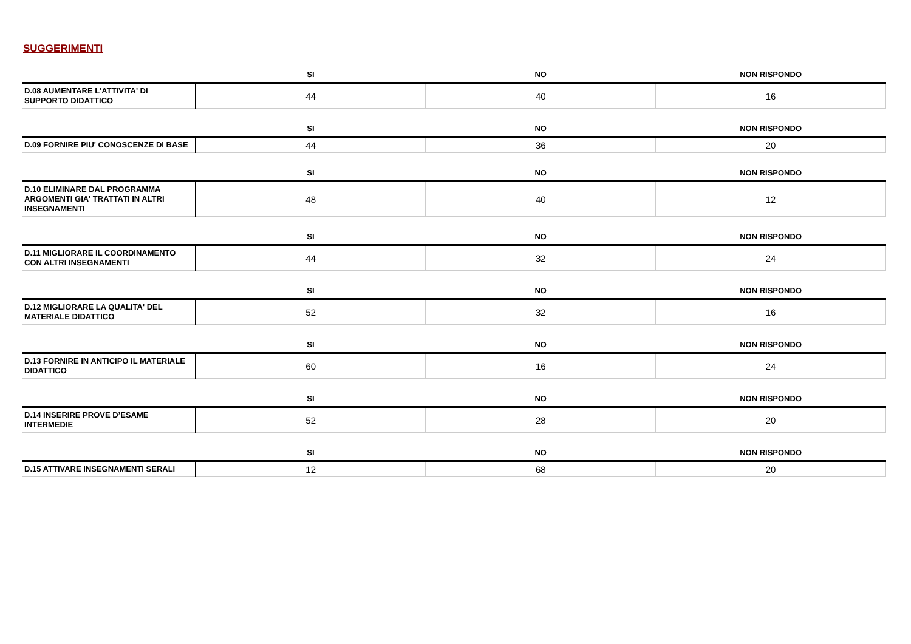SUGGERIMENTI
| | SI | NO | NON RISPONDO |
| --- | --- | --- | --- |
| D.08 AUMENTARE L'ATTIVITA' DI SUPPORTO DIDATTICO | 44 | 40 | 16 |
| | SI | NO | NON RISPONDO |
| --- | --- | --- | --- |
| D.09 FORNIRE PIU' CONOSCENZE DI BASE | 44 | 36 | 20 |
| | SI | NO | NON RISPONDO |
| --- | --- | --- | --- |
| D.10 ELIMINARE DAL PROGRAMMA ARGOMENTI GIA' TRATTATI IN ALTRI INSEGNAMENTI | 48 | 40 | 12 |
| | SI | NO | NON RISPONDO |
| --- | --- | --- | --- |
| D.11 MIGLIORARE IL COORDINAMENTO CON ALTRI INSEGNAMENTI | 44 | 32 | 24 |
| | SI | NO | NON RISPONDO |
| --- | --- | --- | --- |
| D.12 MIGLIORARE LA QUALITA' DEL MATERIALE DIDATTICO | 52 | 32 | 16 |
| | SI | NO | NON RISPONDO |
| --- | --- | --- | --- |
| D.13 FORNIRE IN ANTICIPO IL MATERIALE DIDATTICO | 60 | 16 | 24 |
| | SI | NO | NON RISPONDO |
| --- | --- | --- | --- |
| D.14 INSERIRE PROVE D’ESAME INTERMEDIE | 52 | 28 | 20 |
| | SI | NO | NON RISPONDO |
| --- | --- | --- | --- |
| D.15 ATTIVARE INSEGNAMENTI SERALI | 12 | 68 | 20 |